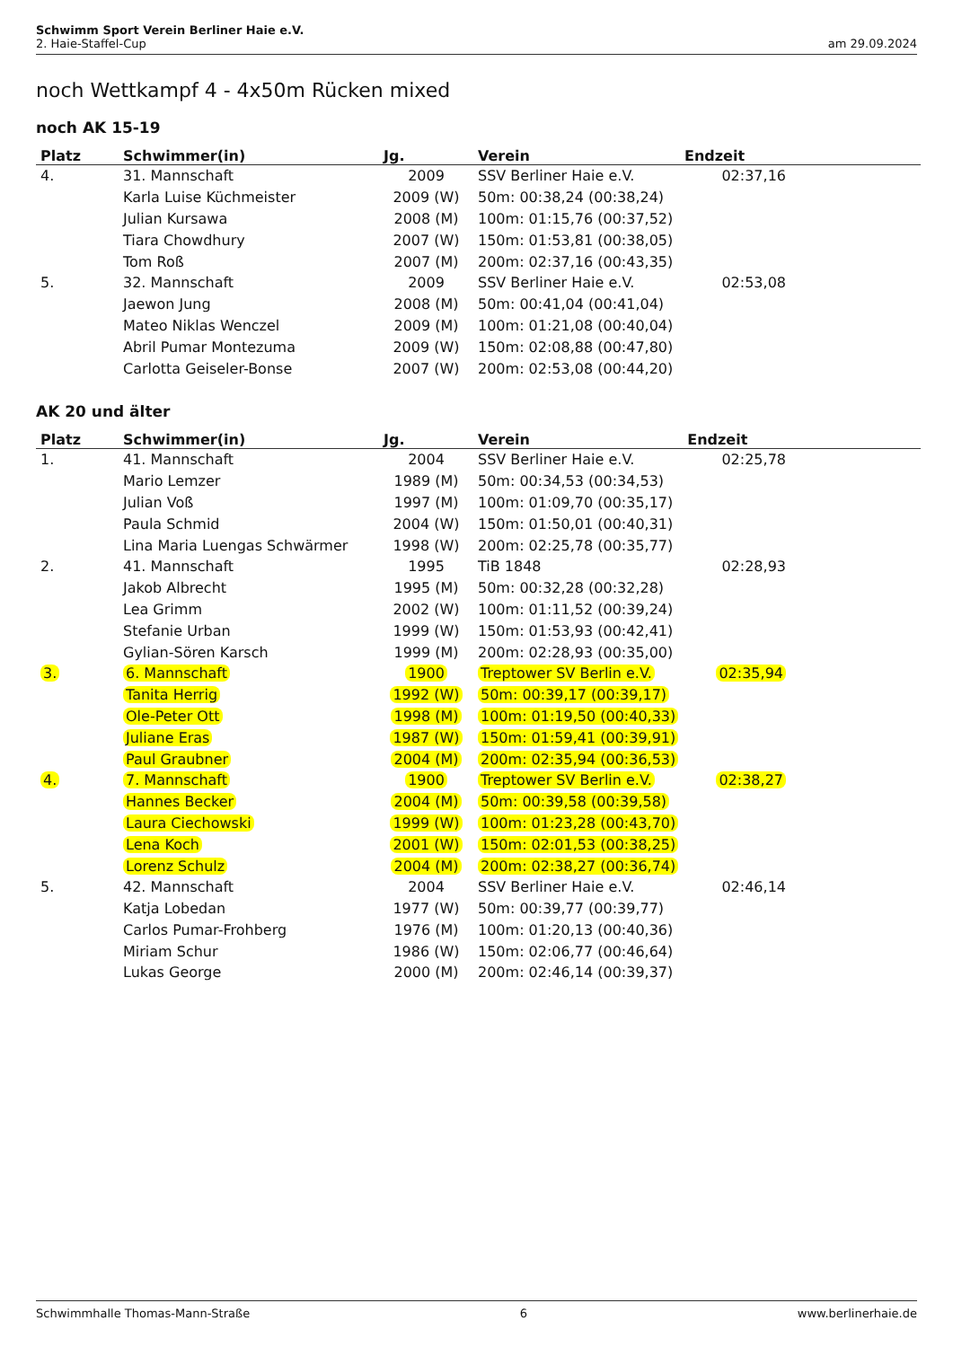Schwimm Sport Verein Berliner Haie e.V.
2. Haie-Staffel-Cup am 29.09.2024
noch Wettkampf 4 - 4x50m Rücken mixed
noch AK 15-19
| Platz | Schwimmer(in) | Jg. | Verein | Endzeit |
| --- | --- | --- | --- | --- |
| 4. | 31. Mannschaft | 2009 | SSV Berliner Haie e.V. | 02:37,16 |
| | Karla Luise Küchmeister | 2009 (W) | 50m: 00:38,24 (00:38,24) | |
| | Julian Kursawa | 2008 (M) | 100m: 01:15,76 (00:37,52) | |
| | Tiara Chowdhury | 2007 (W) | 150m: 01:53,81 (00:38,05) | |
| | Tom Roß | 2007 (M) | 200m: 02:37,16 (00:43,35) | |
| 5. | 32. Mannschaft | 2009 | SSV Berliner Haie e.V. | 02:53,08 |
| | Jaewon Jung | 2008 (M) | 50m: 00:41,04 (00:41,04) | |
| | Mateo Niklas Wenczel | 2009 (M) | 100m: 01:21,08 (00:40,04) | |
| | Abril Pumar Montezuma | 2009 (W) | 150m: 02:08,88 (00:47,80) | |
| | Carlotta Geiseler-Bonse | 2007 (W) | 200m: 02:53,08 (00:44,20) | |
AK 20 und älter
| Platz | Schwimmer(in) | Jg. | Verein | Endzeit |
| --- | --- | --- | --- | --- |
| 1. | 41. Mannschaft | 2004 | SSV Berliner Haie e.V. | 02:25,78 |
| | Mario Lemzer | 1989 (M) | 50m: 00:34,53 (00:34,53) | |
| | Julian Voß | 1997 (M) | 100m: 01:09,70 (00:35,17) | |
| | Paula Schmid | 2004 (W) | 150m: 01:50,01 (00:40,31) | |
| | Lina Maria Luengas Schwärmer | 1998 (W) | 200m: 02:25,78 (00:35,77) | |
| 2. | 41. Mannschaft | 1995 | TiB 1848 | 02:28,93 |
| | Jakob Albrecht | 1995 (M) | 50m: 00:32,28 (00:32,28) | |
| | Lea Grimm | 2002 (W) | 100m: 01:11,52 (00:39,24) | |
| | Stefanie Urban | 1999 (W) | 150m: 01:53,93 (00:42,41) | |
| | Gylian-Sören Karsch | 1999 (M) | 200m: 02:28,93 (00:35,00) | |
| 3. | 6. Mannschaft | 1900 | Treptower SV Berlin e.V. | 02:35,94 |
| | Tanita Herrig | 1992 (W) | 50m: 00:39,17 (00:39,17) | |
| | Ole-Peter Ott | 1998 (M) | 100m: 01:19,50 (00:40,33) | |
| | Juliane Eras | 1987 (W) | 150m: 01:59,41 (00:39,91) | |
| | Paul Graubner | 2004 (M) | 200m: 02:35,94 (00:36,53) | |
| 4. | 7. Mannschaft | 1900 | Treptower SV Berlin e.V. | 02:38,27 |
| | Hannes Becker | 2004 (M) | 50m: 00:39,58 (00:39,58) | |
| | Laura Ciechowski | 1999 (W) | 100m: 01:23,28 (00:43,70) | |
| | Lena Koch | 2001 (W) | 150m: 02:01,53 (00:38,25) | |
| | Lorenz Schulz | 2004 (M) | 200m: 02:38,27 (00:36,74) | |
| 5. | 42. Mannschaft | 2004 | SSV Berliner Haie e.V. | 02:46,14 |
| | Katja Lobedan | 1977 (W) | 50m: 00:39,77 (00:39,77) | |
| | Carlos Pumar-Frohberg | 1976 (M) | 100m: 01:20,13 (00:40,36) | |
| | Miriam Schur | 1986 (W) | 150m: 02:06,77 (00:46,64) | |
| | Lukas George | 2000 (M) | 200m: 02:46,14 (00:39,37) | |
Schwimmhalle Thomas-Mann-Straße 6 www.berlinerhaie.de